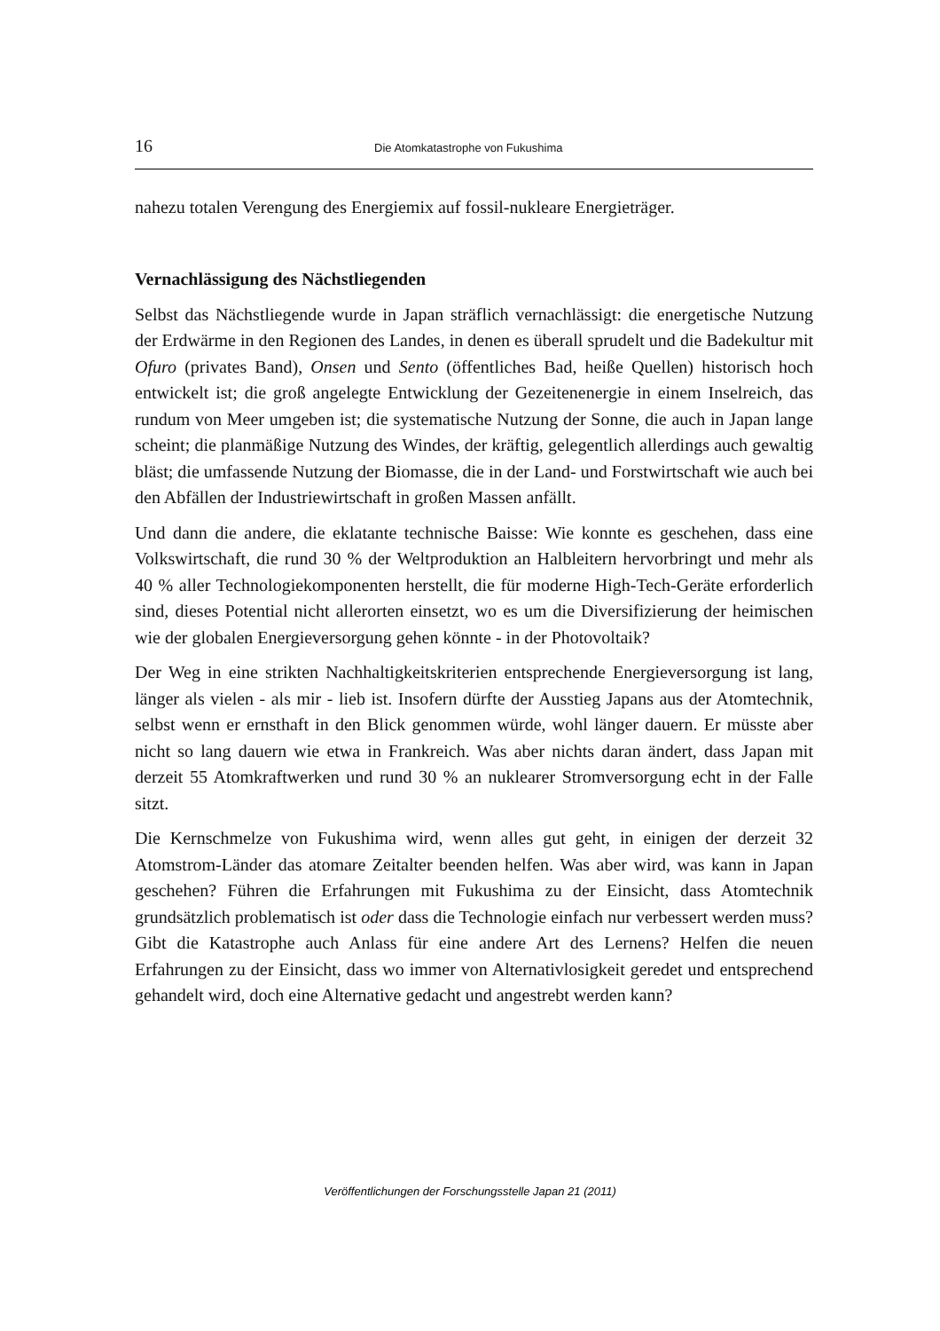16 Die Atomkatastrophe von Fukushima
nahezu totalen Verengung des Energiemix auf fossil-nukleare Energieträger.
Vernachlässigung des Nächstliegenden
Selbst das Nächstliegende wurde in Japan sträflich vernachlässigt: die energetische Nutzung der Erdwärme in den Regionen des Landes, in denen es überall sprudelt und die Badekultur mit Ofuro (privates Band), Onsen und Sento (öffentliches Bad, heiße Quellen) historisch hoch entwickelt ist; die groß angelegte Entwicklung der Gezeitenenergie in einem Inselreich, das rundum von Meer umgeben ist; die systematische Nutzung der Sonne, die auch in Japan lange scheint; die planmäßige Nutzung des Windes, der kräftig, gelegentlich allerdings auch gewaltig bläst; die umfassende Nutzung der Biomasse, die in der Land- und Forstwirtschaft wie auch bei den Abfällen der Industriewirtschaft in großen Massen anfällt.
Und dann die andere, die eklatante technische Baisse: Wie konnte es geschehen, dass eine Volkswirtschaft, die rund 30 % der Weltproduktion an Halbleitern hervorbringt und mehr als 40 % aller Technologiekomponenten herstellt, die für moderne High-Tech-Geräte erforderlich sind, dieses Potential nicht allerorten einsetzt, wo es um die Diversifizierung der heimischen wie der globalen Energieversorgung gehen könnte - in der Photovoltaik?
Der Weg in eine strikten Nachhaltigkeitskriterien entsprechende Energieversorgung ist lang, länger als vielen - als mir - lieb ist. Insofern dürfte der Ausstieg Japans aus der Atomtechnik, selbst wenn er ernsthaft in den Blick genommen würde, wohl länger dauern. Er müsste aber nicht so lang dauern wie etwa in Frankreich. Was aber nichts daran ändert, dass Japan mit derzeit 55 Atomkraftwerken und rund 30 % an nuklearer Stromversorgung echt in der Falle sitzt.
Die Kernschmelze von Fukushima wird, wenn alles gut geht, in einigen der derzeit 32 Atomstrom-Länder das atomare Zeitalter beenden helfen. Was aber wird, was kann in Japan geschehen? Führen die Erfahrungen mit Fukushima zu der Einsicht, dass Atomtechnik grundsätzlich problematisch ist oder dass die Technologie einfach nur verbessert werden muss? Gibt die Katastrophe auch Anlass für eine andere Art des Lernens? Helfen die neuen Erfahrungen zu der Einsicht, dass wo immer von Alternativlosigkeit geredet und entsprechend gehandelt wird, doch eine Alternative gedacht und angestrebt werden kann?
Veröffentlichungen der Forschungsstelle Japan 21 (2011)